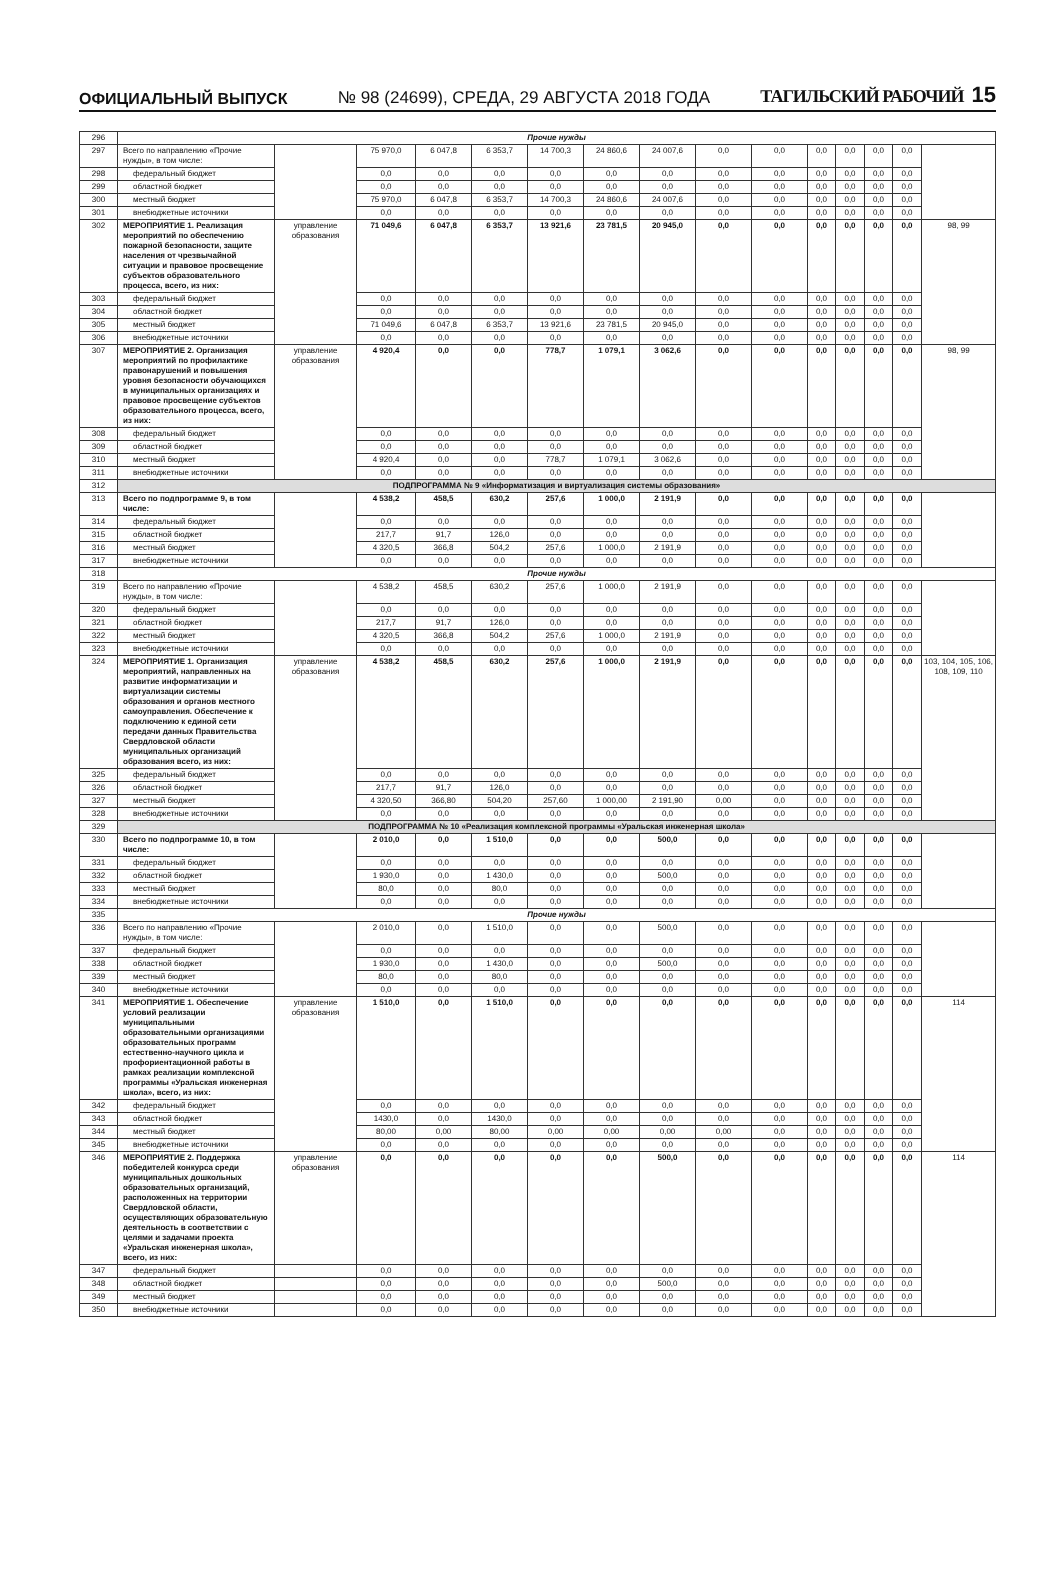ОФИЦИАЛЬНЫЙ ВЫПУСК № 98 (24699), СРЕДА, 29 АВГУСТА 2018 ГОДА ТАГИЛЬСКИЙ РАБОЧИЙ 15
| 296 | Прочие нужды | | | | | | | | | | | | | | |
| 297 | Всего по направлению «Прочие нужды», в том числе: | | 75 970,0 | 6 047,8 | 6 353,7 | 14 700,3 | 24 860,6 | 24 007,6 | 0,0 | 0,0 | 0,0 | 0,0 | 0,0 | 0,0 | |
| 298 | федеральный бюджет | | 0,0 | 0,0 | 0,0 | 0,0 | 0,0 | 0,0 | 0,0 | 0,0 | 0,0 | 0,0 | 0,0 | 0,0 | |
| 299 | областной бюджет | | 0,0 | 0,0 | 0,0 | 0,0 | 0,0 | 0,0 | 0,0 | 0,0 | 0,0 | 0,0 | 0,0 | 0,0 | |
| 300 | местный бюджет | | 75 970,0 | 6 047,8 | 6 353,7 | 14 700,3 | 24 860,6 | 24 007,6 | 0,0 | 0,0 | 0,0 | 0,0 | 0,0 | 0,0 | |
| 301 | внебюджетные источники | | 0,0 | 0,0 | 0,0 | 0,0 | 0,0 | 0,0 | 0,0 | 0,0 | 0,0 | 0,0 | 0,0 | 0,0 | |
| 302 | МЕРОПРИЯТИЕ 1. Реализация мероприятий по обеспечению пожарной безопасности, защите населения от чрезвычайной ситуации и правовое просвещение субъектов образовательного процесса, всего, из них: | управление образования | 71 049,6 | 6 047,8 | 6 353,7 | 13 921,6 | 23 781,5 | 20 945,0 | 0,0 | 0,0 | 0,0 | 0,0 | 0,0 | 0,0 | 98, 99 |
| 303 | федеральный бюджет | | 0,0 | 0,0 | 0,0 | 0,0 | 0,0 | 0,0 | 0,0 | 0,0 | 0,0 | 0,0 | 0,0 | 0,0 | |
| 304 | областной бюджет | | 0,0 | 0,0 | 0,0 | 0,0 | 0,0 | 0,0 | 0,0 | 0,0 | 0,0 | 0,0 | 0,0 | 0,0 | |
| 305 | местный бюджет | | 71 049,6 | 6 047,8 | 6 353,7 | 13 921,6 | 23 781,5 | 20 945,0 | 0,0 | 0,0 | 0,0 | 0,0 | 0,0 | 0,0 | |
| 306 | внебюджетные источники | | 0,0 | 0,0 | 0,0 | 0,0 | 0,0 | 0,0 | 0,0 | 0,0 | 0,0 | 0,0 | 0,0 | 0,0 | |
| 307 | МЕРОПРИЯТИЕ 2. Организация мероприятий по профилактике правонарушений и повышения уровня безопасности обучающихся в муниципальных организациях и правовое просвещение субъектов образовательного процесса, всего, из них: | управление образования | 4 920,4 | 0,0 | 0,0 | 778,7 | 1 079,1 | 3 062,6 | 0,0 | 0,0 | 0,0 | 0,0 | 0,0 | 0,0 | 98, 99 |
| 308 | федеральный бюджет | | 0,0 | 0,0 | 0,0 | 0,0 | 0,0 | 0,0 | 0,0 | 0,0 | 0,0 | 0,0 | 0,0 | 0,0 | |
| 309 | областной бюджет | | 0,0 | 0,0 | 0,0 | 0,0 | 0,0 | 0,0 | 0,0 | 0,0 | 0,0 | 0,0 | 0,0 | 0,0 | |
| 310 | местный бюджет | | 4 920,4 | 0,0 | 0,0 | 778,7 | 1 079,1 | 3 062,6 | 0,0 | 0,0 | 0,0 | 0,0 | 0,0 | 0,0 | |
| 311 | внебюджетные источники | | 0,0 | 0,0 | 0,0 | 0,0 | 0,0 | 0,0 | 0,0 | 0,0 | 0,0 | 0,0 | 0,0 | 0,0 | |
| 312 | ПОДПРОГРАММА № 9 «Информатизация и виртуализация системы образования» | | | | | | | | | | | | | | |
| 313 | Всего по подпрограмме 9, в том числе: | | 4 538,2 | 458,5 | 630,2 | 257,6 | 1 000,0 | 2 191,9 | 0,0 | 0,0 | 0,0 | 0,0 | 0,0 | 0,0 | |
| 314 | федеральный бюджет | | 0,0 | 0,0 | 0,0 | 0,0 | 0,0 | 0,0 | 0,0 | 0,0 | 0,0 | 0,0 | 0,0 | 0,0 | |
| 315 | областной бюджет | | 217,7 | 91,7 | 126,0 | 0,0 | 0,0 | 0,0 | 0,0 | 0,0 | 0,0 | 0,0 | 0,0 | 0,0 | |
| 316 | местный бюджет | | 4 320,5 | 366,8 | 504,2 | 257,6 | 1 000,0 | 2 191,9 | 0,0 | 0,0 | 0,0 | 0,0 | 0,0 | 0,0 | |
| 317 | внебюджетные источники | | 0,0 | 0,0 | 0,0 | 0,0 | 0,0 | 0,0 | 0,0 | 0,0 | 0,0 | 0,0 | 0,0 | 0,0 | |
| 318 | Прочие нужды | | | | | | | | | | | | | | |
| 319 | Всего по направлению «Прочие нужды», в том числе: | | 4 538,2 | 458,5 | 630,2 | 257,6 | 1 000,0 | 2 191,9 | 0,0 | 0,0 | 0,0 | 0,0 | 0,0 | 0,0 | |
| 320 | федеральный бюджет | | 0,0 | 0,0 | 0,0 | 0,0 | 0,0 | 0,0 | 0,0 | 0,0 | 0,0 | 0,0 | 0,0 | 0,0 | |
| 321 | областной бюджет | | 217,7 | 91,7 | 126,0 | 0,0 | 0,0 | 0,0 | 0,0 | 0,0 | 0,0 | 0,0 | 0,0 | 0,0 | |
| 322 | местный бюджет | | 4 320,5 | 366,8 | 504,2 | 257,6 | 1 000,0 | 2 191,9 | 0,0 | 0,0 | 0,0 | 0,0 | 0,0 | 0,0 | |
| 323 | внебюджетные источники | | 0,0 | 0,0 | 0,0 | 0,0 | 0,0 | 0,0 | 0,0 | 0,0 | 0,0 | 0,0 | 0,0 | 0,0 | |
| 324 | МЕРОПРИЯТИЕ 1. Организация мероприятий, направленных на развитие информатизации и виртуализации системы образования и органов местного самоуправления. Обеспечение к подключению к единой сети передачи данных Правительства Свердловской области муниципальных организаций образования всего, из них: | управление образования | 4 538,2 | 458,5 | 630,2 | 257,6 | 1 000,0 | 2 191,9 | 0,0 | 0,0 | 0,0 | 0,0 | 0,0 | 0,0 | 103, 104, 105, 106, 108, 109, 110 |
| 325 | федеральный бюджет | | 0,0 | 0,0 | 0,0 | 0,0 | 0,0 | 0,0 | 0,0 | 0,0 | 0,0 | 0,0 | 0,0 | 0,0 | |
| 326 | областной бюджет | | 217,7 | 91,7 | 126,0 | 0,0 | 0,0 | 0,0 | 0,0 | 0,0 | 0,0 | 0,0 | 0,0 | 0,0 | |
| 327 | местный бюджет | | 4 320,50 | 366,80 | 504,20 | 257,60 | 1 000,00 | 2 191,90 | 0,00 | 0,0 | 0,0 | 0,0 | 0,0 | 0,0 | |
| 328 | внебюджетные источники | | 0,0 | 0,0 | 0,0 | 0,0 | 0,0 | 0,0 | 0,0 | 0,0 | 0,0 | 0,0 | 0,0 | 0,0 | |
| 329 | ПОДПРОГРАММА № 10 «Реализация комплексной программы «Уральская инженерная школа» | | | | | | | | | | | | | | |
| 330 | Всего по подпрограмме 10, в том числе: | | 2 010,0 | 0,0 | 1 510,0 | 0,0 | 0,0 | 500,0 | 0,0 | 0,0 | 0,0 | 0,0 | 0,0 | 0,0 | |
| 331 | федеральный бюджет | | 0,0 | 0,0 | 0,0 | 0,0 | 0,0 | 0,0 | 0,0 | 0,0 | 0,0 | 0,0 | 0,0 | 0,0 | |
| 332 | областной бюджет | | 1 930,0 | 0,0 | 1 430,0 | 0,0 | 0,0 | 500,0 | 0,0 | 0,0 | 0,0 | 0,0 | 0,0 | 0,0 | |
| 333 | местный бюджет | | 80,0 | 0,0 | 80,0 | 0,0 | 0,0 | 0,0 | 0,0 | 0,0 | 0,0 | 0,0 | 0,0 | 0,0 | |
| 334 | внебюджетные источники | | 0,0 | 0,0 | 0,0 | 0,0 | 0,0 | 0,0 | 0,0 | 0,0 | 0,0 | 0,0 | 0,0 | 0,0 | |
| 335 | Прочие нужды | | | | | | | | | | | | | | |
| 336 | Всего по направлению «Прочие нужды», в том числе: | | 2 010,0 | 0,0 | 1 510,0 | 0,0 | 0,0 | 500,0 | 0,0 | 0,0 | 0,0 | 0,0 | 0,0 | 0,0 | |
| 337 | федеральный бюджет | | 0,0 | 0,0 | 0,0 | 0,0 | 0,0 | 0,0 | 0,0 | 0,0 | 0,0 | 0,0 | 0,0 | 0,0 | |
| 338 | областной бюджет | | 1 930,0 | 0,0 | 1 430,0 | 0,0 | 0,0 | 500,0 | 0,0 | 0,0 | 0,0 | 0,0 | 0,0 | 0,0 | |
| 339 | местный бюджет | | 80,0 | 0,0 | 80,0 | 0,0 | 0,0 | 0,0 | 0,0 | 0,0 | 0,0 | 0,0 | 0,0 | 0,0 | |
| 340 | внебюджетные источники | | 0,0 | 0,0 | 0,0 | 0,0 | 0,0 | 0,0 | 0,0 | 0,0 | 0,0 | 0,0 | 0,0 | 0,0 | |
| 341 | МЕРОПРИЯТИЕ 1. Обеспечение условий реализации муниципальными образовательными организациями образовательных программ естественно-научного цикла и профориентационной работы в рамках реализации комплексной программы «Уральская инженерная школа», всего, из них: | управление образования | 1 510,0 | 0,0 | 1 510,0 | 0,0 | 0,0 | 0,0 | 0,0 | 0,0 | 0,0 | 0,0 | 0,0 | 0,0 | 114 |
| 342 | федеральный бюджет | | 0,0 | 0,0 | 0,0 | 0,0 | 0,0 | 0,0 | 0,0 | 0,0 | 0,0 | 0,0 | 0,0 | 0,0 | |
| 343 | областной бюджет | | 1430,0 | 0,0 | 1430,0 | 0,0 | 0,0 | 0,0 | 0,0 | 0,0 | 0,0 | 0,0 | 0,0 | 0,0 | |
| 344 | местный бюджет | | 80,00 | 0,00 | 80,00 | 0,00 | 0,00 | 0,00 | 0,00 | 0,0 | 0,0 | 0,0 | 0,0 | 0,0 | |
| 345 | внебюджетные источники | | 0,0 | 0,0 | 0,0 | 0,0 | 0,0 | 0,0 | 0,0 | 0,0 | 0,0 | 0,0 | 0,0 | 0,0 | |
| 346 | МЕРОПРИЯТИЕ 2. Поддержка победителей конкурса среди муниципальных дошкольных образовательных организаций, расположенных на территории Свердловской области, осуществляющих образовательную деятельность в соответствии с целями и задачами проекта «Уральская инженерная школа», всего, из них: | управление образования | 0,0 | 0,0 | 0,0 | 0,0 | 0,0 | 500,0 | 0,0 | 0,0 | 0,0 | 0,0 | 0,0 | 0,0 | 114 |
| 347 | федеральный бюджет | | 0,0 | 0,0 | 0,0 | 0,0 | 0,0 | 0,0 | 0,0 | 0,0 | 0,0 | 0,0 | 0,0 | 0,0 | |
| 348 | областной бюджет | | 0,0 | 0,0 | 0,0 | 0,0 | 0,0 | 500,0 | 0,0 | 0,0 | 0,0 | 0,0 | 0,0 | 0,0 | |
| 349 | местный бюджет | | 0,0 | 0,0 | 0,0 | 0,0 | 0,0 | 0,0 | 0,0 | 0,0 | 0,0 | 0,0 | 0,0 | 0,0 | |
| 350 | внебюджетные источники | | 0,0 | 0,0 | 0,0 | 0,0 | 0,0 | 0,0 | 0,0 | 0,0 | 0,0 | 0,0 | 0,0 | 0,0 | |